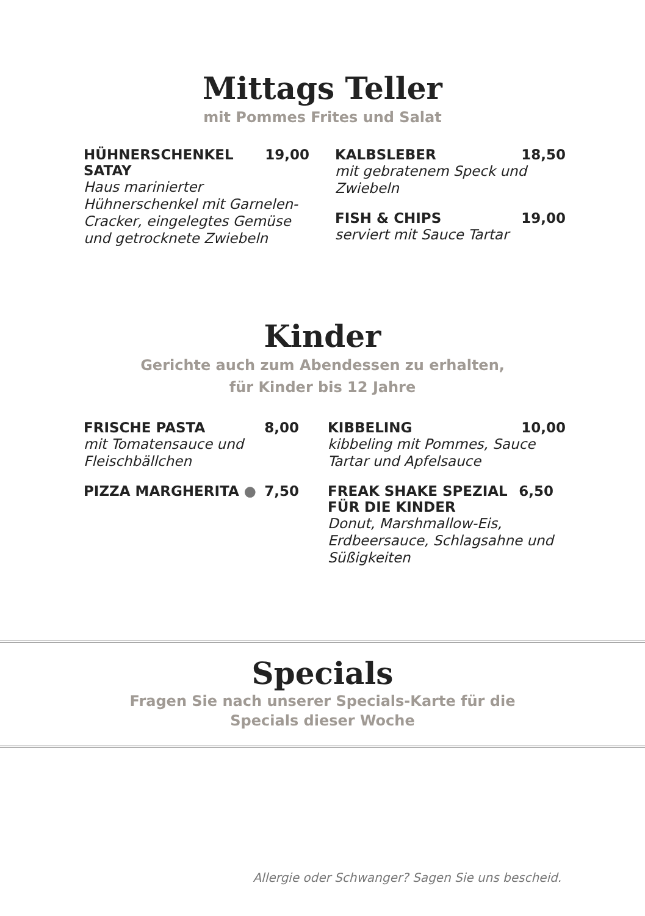Mittags Teller
mit Pommes Frites und Salat
HÜHNERSCHENKEL
SATAY 19,00
Haus marinierter Hühnerschenkel mit Garnelen-Cracker, eingelegtes Gemüse und getrocknete Zwiebeln
KALBSLEBER 18,50
mit gebratenem Speck und Zwiebeln
FISH & CHIPS 19,00
serviert mit Sauce Tartar
Kinder
Gerichte auch zum Abendessen zu erhalten,
für Kinder bis 12 Jahre
FRISCHE PASTA 8,00
mit Tomatensauce und Fleischbällchen
PIZZA MARGHERITA ● 7,50
KIBBELING 10,00
kibbeling mit Pommes, Sauce Tartar und Apfelsauce
FREAK SHAKE SPEZIAL
FÜR DIE KINDER 6,50
Donut, Marshmallow-Eis, Erdbeersauce, Schlagsahne und Süßigkeiten
Specials
Fragen Sie nach unserer Specials-Karte für die
Specials dieser Woche
Allergie oder Schwanger? Sagen Sie uns bescheid.